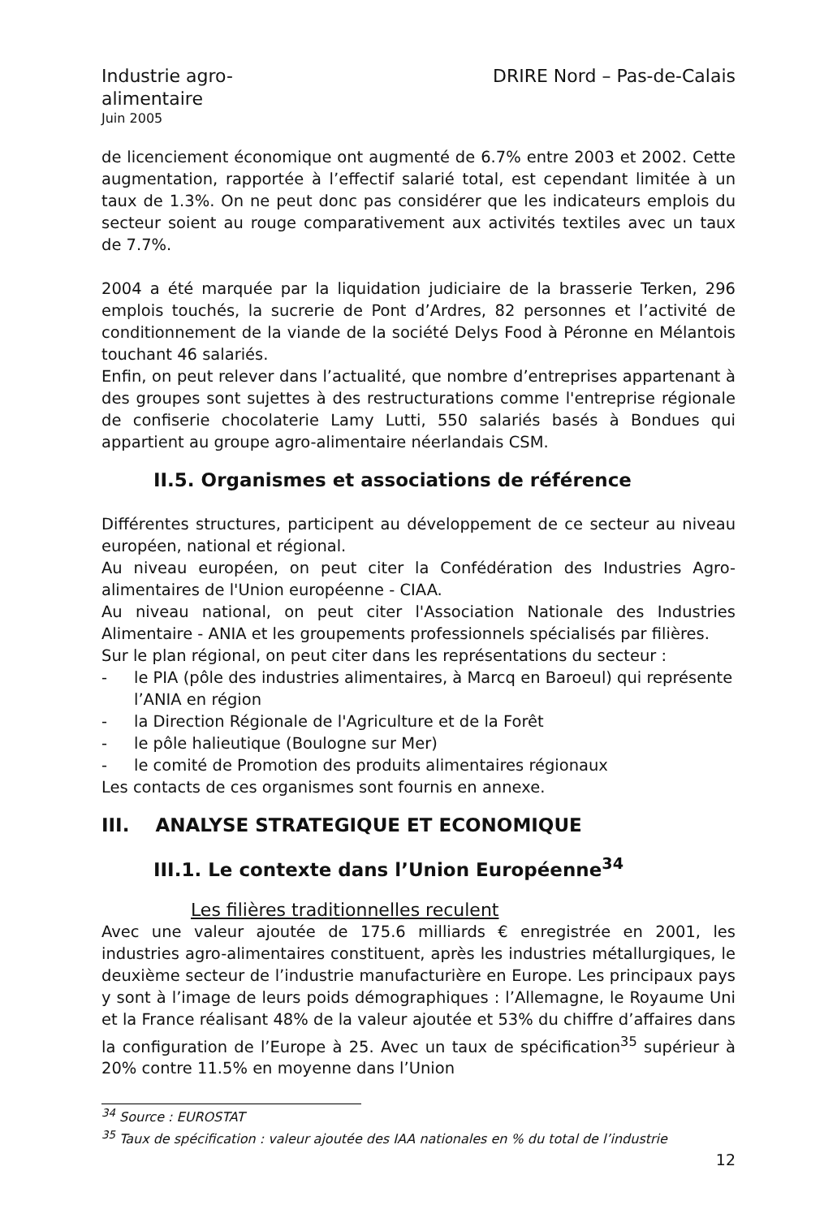Industrie agro-alimentaire
DRIRE Nord – Pas-de-Calais
Juin 2005
de licenciement économique ont augmenté de 6.7% entre 2003 et 2002. Cette augmentation, rapportée à l’effectif salarié total, est cependant limitée à un taux de 1.3%. On ne peut donc pas considérer que les indicateurs emplois du secteur soient au rouge comparativement aux activités textiles avec un taux de 7.7%.
2004 a été marquée par la liquidation judiciaire de la brasserie Terken, 296 emplois touchés, la sucrerie de Pont d’Ardres, 82 personnes et l’activité de conditionnement de la viande de la société Delys Food à Péronne en Mélantois touchant 46 salariés.
Enfin, on peut relever dans l’actualité, que nombre d’entreprises appartenant à des groupes sont sujettes à des restructurations comme l'entreprise régionale de confiserie chocolaterie Lamy Lutti, 550 salariés basés à Bondues qui appartient au groupe agro-alimentaire néerlandais CSM.
II.5. Organismes et associations de référence
Différentes structures, participent au développement de ce secteur au niveau européen, national et régional.
Au niveau européen, on peut citer la Confédération des Industries Agro-alimentaires de l'Union européenne - CIAA.
Au niveau national, on peut citer l'Association Nationale des Industries Alimentaire - ANIA et les groupements professionnels spécialisés par filières.
Sur le plan régional, on peut citer dans les représentations du secteur :
- le PIA (pôle des industries alimentaires, à Marcq en Baroeul) qui représente l’ANIA en région
- la Direction Régionale de l'Agriculture et de la Forêt
- le pôle halieutique (Boulogne sur Mer)
- le comité de Promotion des produits alimentaires régionaux
Les contacts de ces organismes sont fournis en annexe.
III. ANALYSE STRATEGIQUE ET ECONOMIQUE
III.1. Le contexte dans l’Union Européenne<sup>34</sup>
Les filières traditionnelles reculent
Avec une valeur ajoutée de 175.6 milliards € enregistrée en 2001, les industries agro-alimentaires constituent, après les industries métallurgiques, le deuxième secteur de l’industrie manufacturière en Europe. Les principaux pays y sont à l’image de leurs poids démographiques : l’Allemagne, le Royaume Uni et la France réalisant 48% de la valeur ajoutée et 53% du chiffre d’affaires dans la configuration de l’Europe à 25. Avec un taux de spécification<sup>35</sup> supérieur à 20% contre 11.5% en moyenne dans l’Union
<sup>34</sup> Source : EUROSTAT
<sup>35</sup> Taux de spécification : valeur ajoutée des IAA nationales en % du total de l’industrie
12